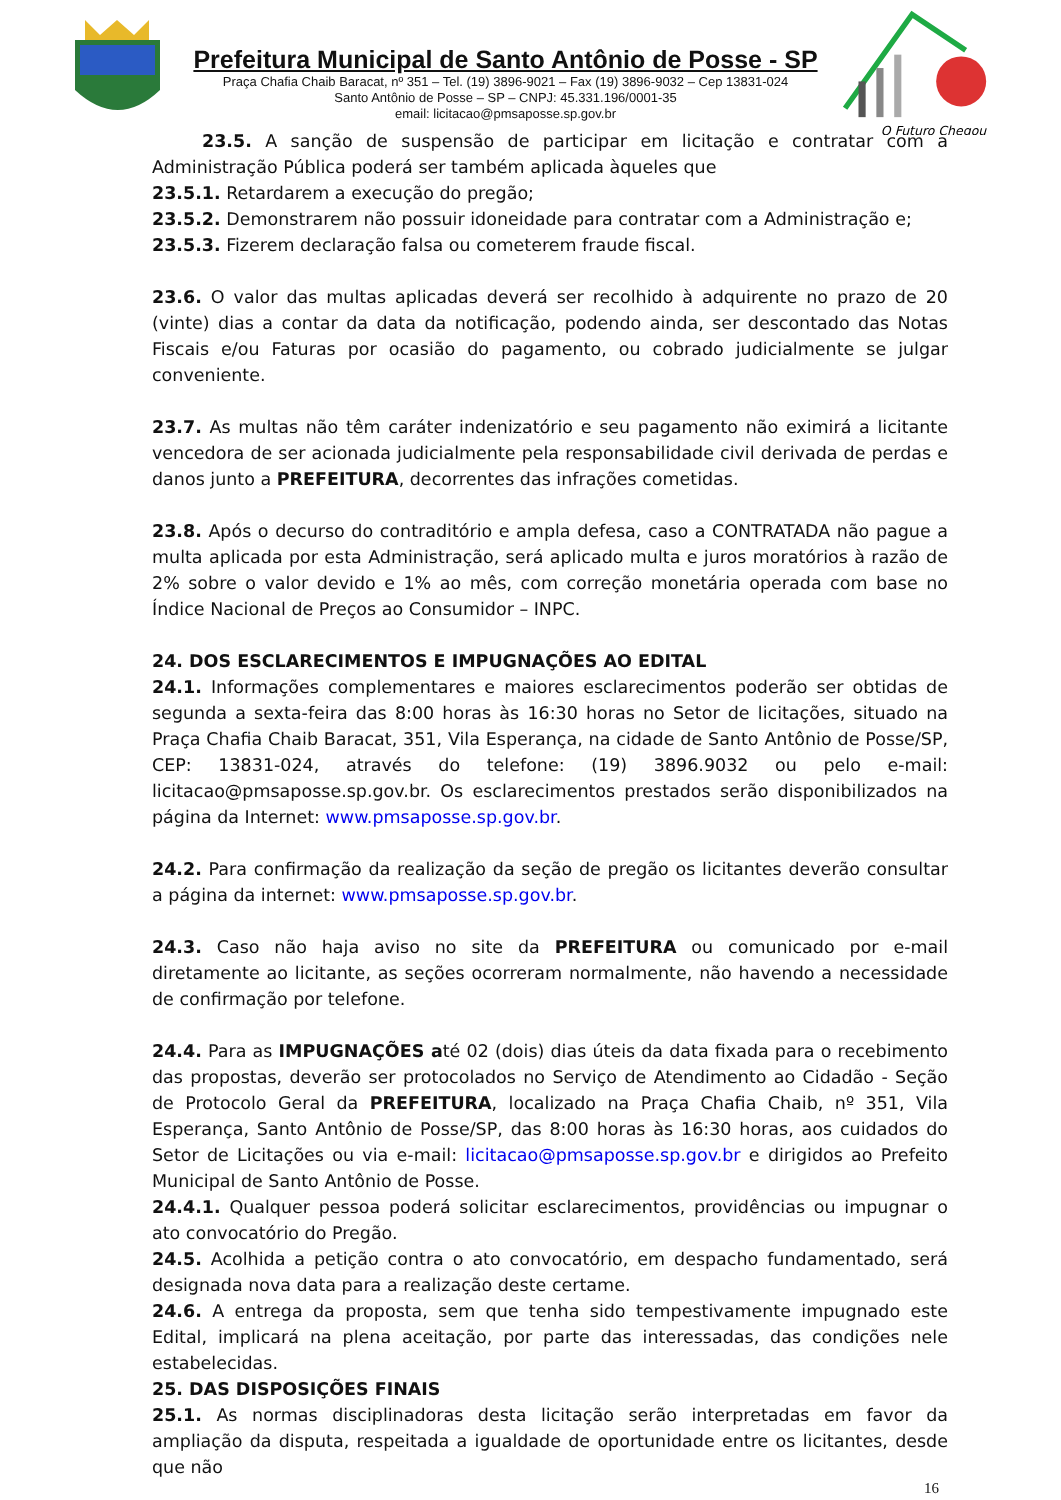Prefeitura Municipal de Santo Antônio de Posse - SP
Praça Chafia Chaib Baracat, nº 351 – Tel. (19) 3896-9021 – Fax (19) 3896-9032 – Cep 13831-024
Santo Antônio de Posse – SP – CNPJ: 45.331.196/0001-35
email: licitacao@pmsaposse.sp.gov.br
O Futuro Chegou
23.5. A sanção de suspensão de participar em licitação e contratar com a Administração Pública poderá ser também aplicada àqueles que
23.5.1. Retardarem a execução do pregão;
23.5.2. Demonstrarem não possuir idoneidade para contratar com a Administração e;
23.5.3. Fizerem declaração falsa ou cometerem fraude fiscal.
23.6. O valor das multas aplicadas deverá ser recolhido à adquirente no prazo de 20 (vinte) dias a contar da data da notificação, podendo ainda, ser descontado das Notas Fiscais e/ou Faturas por ocasião do pagamento, ou cobrado judicialmente se julgar conveniente.
23.7. As multas não têm caráter indenizatório e seu pagamento não eximirá a licitante vencedora de ser acionada judicialmente pela responsabilidade civil derivada de perdas e danos junto a PREFEITURA, decorrentes das infrações cometidas.
23.8. Após o decurso do contraditório e ampla defesa, caso a CONTRATADA não pague a multa aplicada por esta Administração, será aplicado multa e juros moratórios à razão de 2% sobre o valor devido e 1% ao mês, com correção monetária operada com base no Índice Nacional de Preços ao Consumidor – INPC.
24. DOS ESCLARECIMENTOS E IMPUGNAÇÕES AO EDITAL
24.1. Informações complementares e maiores esclarecimentos poderão ser obtidas de segunda a sexta-feira das 8:00 horas às 16:30 horas no Setor de licitações, situado na Praça Chafia Chaib Baracat, 351, Vila Esperança, na cidade de Santo Antônio de Posse/SP, CEP: 13831-024, através do telefone: (19) 3896.9032 ou pelo e-mail: licitacao@pmsaposse.sp.gov.br. Os esclarecimentos prestados serão disponibilizados na página da Internet: www.pmsaposse.sp.gov.br.
24.2. Para confirmação da realização da seção de pregão os licitantes deverão consultar a página da internet: www.pmsaposse.sp.gov.br.
24.3. Caso não haja aviso no site da PREFEITURA ou comunicado por e-mail diretamente ao licitante, as seções ocorreram normalmente, não havendo a necessidade de confirmação por telefone.
24.4. Para as IMPUGNAÇÕES até 02 (dois) dias úteis da data fixada para o recebimento das propostas, deverão ser protocolados no Serviço de Atendimento ao Cidadão - Seção de Protocolo Geral da PREFEITURA, localizado na Praça Chafia Chaib, nº 351, Vila Esperança, Santo Antônio de Posse/SP, das 8:00 horas às 16:30 horas, aos cuidados do Setor de Licitações ou via e-mail: licitacao@pmsaposse.sp.gov.br e dirigidos ao Prefeito Municipal de Santo Antônio de Posse.
24.4.1. Qualquer pessoa poderá solicitar esclarecimentos, providências ou impugnar o ato convocatório do Pregão.
24.5. Acolhida a petição contra o ato convocatório, em despacho fundamentado, será designada nova data para a realização deste certame.
24.6. A entrega da proposta, sem que tenha sido tempestivamente impugnado este Edital, implicará na plena aceitação, por parte das interessadas, das condições nele estabelecidas.
25. DAS DISPOSIÇÕES FINAIS
25.1. As normas disciplinadoras desta licitação serão interpretadas em favor da ampliação da disputa, respeitada a igualdade de oportunidade entre os licitantes, desde que não
16